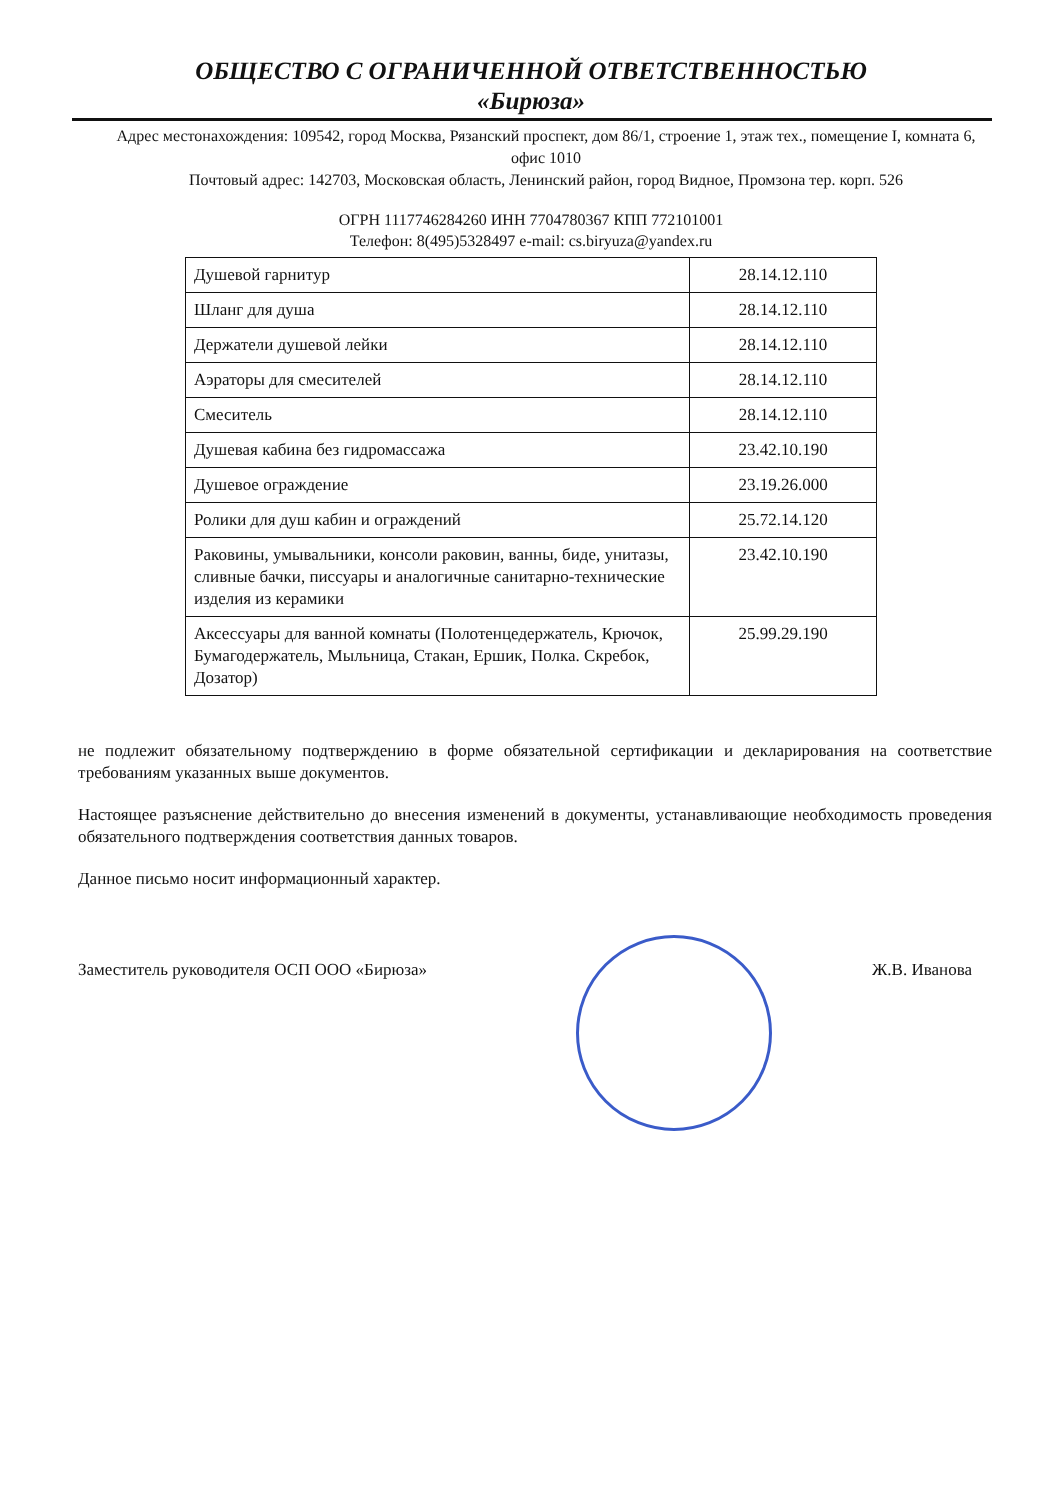ОБЩЕСТВО С ОГРАНИЧЕННОЙ ОТВЕТСТВЕННОСТЬЮ
«Бирюза»
Адрес местонахождения: 109542, город Москва, Рязанский проспект, дом 86/1, строение 1, этаж тех., помещение I, комната 6, офис 1010
Почтовый адрес: 142703, Московская область, Ленинский район, город Видное, Промзона тер. корп. 526
ОГРН 1117746284260 ИНН 7704780367 КПП 772101001
Телефон: 8(495)5328497 e-mail: cs.biryuza@yandex.ru
| Душевой гарнитур | 28.14.12.110 |
| Шланг для душа | 28.14.12.110 |
| Держатели душевой лейки | 28.14.12.110 |
| Аэраторы для смесителей | 28.14.12.110 |
| Смеситель | 28.14.12.110 |
| Душевая кабина без гидромассажа | 23.42.10.190 |
| Душевое ограждение | 23.19.26.000 |
| Ролики для душ кабин и ограждений | 25.72.14.120 |
| Раковины, умывальники, консоли раковин, ванны, биде, унитазы, сливные бачки, писсуары и аналогичные санитарно-технические изделия из керамики | 23.42.10.190 |
| Аксессуары для ванной комнаты (Полотенцедержатель, Крючок, Бумагодержатель, Мыльница, Стакан, Ершик, Полка. Скребок, Дозатор) | 25.99.29.190 |
не подлежит обязательному подтверждению в форме обязательной сертификации и декларирования на соответствие требованиям указанных выше документов.
Настоящее разъяснение действительно до внесения изменений в документы, устанавливающие необходимость проведения обязательного подтверждения соответствия данных товаров.
Данное письмо носит информационный характер.
Заместитель руководителя ОСП ООО «Бирюза» Ж.В. Иванова